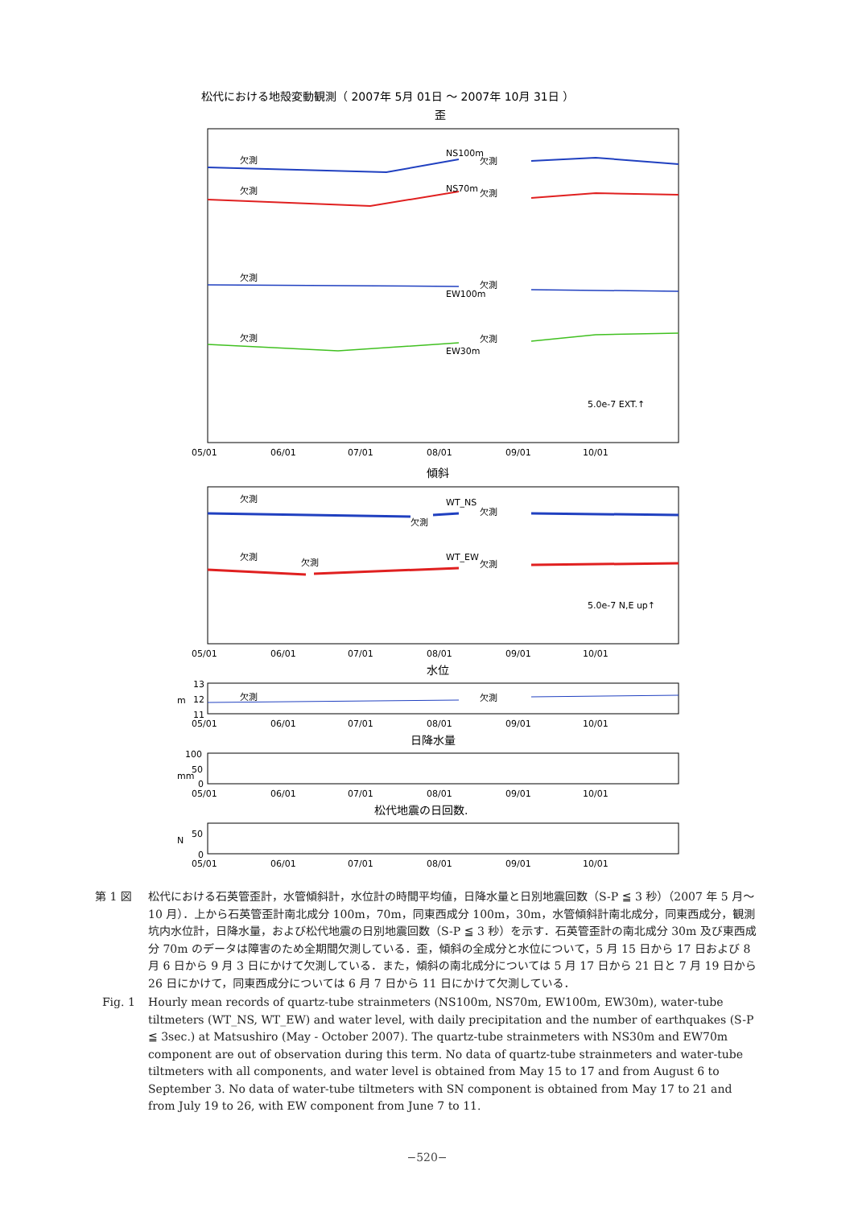松代における地殻変動観測（ 2007年 5月 01日 〜 2007年 10月 31日 ）
歪
欠測
NS100m
欠測
欠測
NS70m
欠測
欠測
欠測
EW100m
欠測
欠測
EW30m
5.0e-7 EXT.↑
05/01
06/01
07/01
08/01
09/01
10/01
傾斜
欠測
WT_NS
欠測
欠測
欠測
欠測
WT_EW
欠測
5.0e-7 N,E up↑
05/01
06/01
07/01
08/01
09/01
10/01
水位
13
12
11
m
欠測
欠測
05/01
06/01
07/01
08/01
09/01
10/01
日降水量
100
50
0
mm
05/01
06/01
07/01
08/01
09/01
10/01
松代地震の日回数.
50
0
N
05/01
06/01
07/01
08/01
09/01
10/01
第 1 図 松代における石英管歪計，水管傾斜計，水位計の時間平均値，日降水量と日別地震回数（S-P ≦ 3 秒）（2007 年 5 月〜 10 月）．上から石英管歪計南北成分 100m，70m，同東西成分 100m，30m，水管傾斜計南北成分，同東西成分，観測坑内水位計，日降水量，および松代地震の日別地震回数（S-P ≦ 3 秒）を示す．石英管歪計の南北成分 30m 及び東西成分 70m のデータは障害のため全期間欠測している．歪，傾斜の全成分と水位について，5 月 15 日から 17 日および 8 月 6 日から 9 月 3 日にかけて欠測している．また，傾斜の南北成分については 5 月 17 日から 21 日と 7 月 19 日から 26 日にかけて，同東西成分については 6 月 7 日から 11 日にかけて欠測している．
Fig. 1 Hourly mean records of quartz-tube strainmeters (NS100m, NS70m, EW100m, EW30m), water-tube tiltmeters (WT_NS, WT_EW) and water level, with daily precipitation and the number of earthquakes (S-P ≦ 3sec.) at Matsushiro (May - October 2007). The quartz-tube strainmeters with NS30m and EW70m component are out of observation during this term. No data of quartz-tube strainmeters and water-tube tiltmeters with all components, and water level is obtained from May 15 to 17 and from August 6 to September 3. No data of water-tube tiltmeters with SN component is obtained from May 17 to 21 and from July 19 to 26, with EW component from June 7 to 11.
−520−